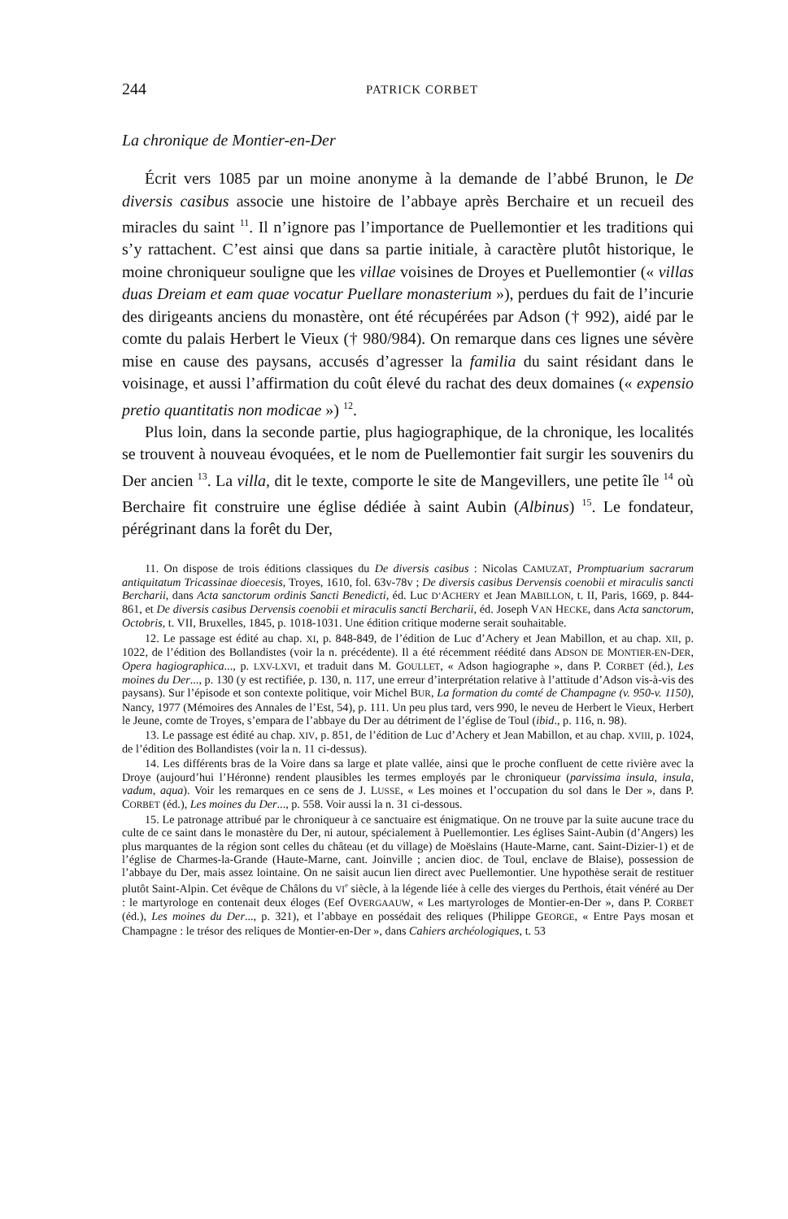244 PATRICK CORBET
La chronique de Montier-en-Der
Écrit vers 1085 par un moine anonyme à la demande de l’abbé Brunon, le De diversis casibus associe une histoire de l’abbaye après Berchaire et un recueil des miracles du saint <sup>11</sup>. Il n’ignore pas l’importance de Puellemontier et les traditions qui s’y rattachent. C’est ainsi que dans sa partie initiale, à caractère plutôt historique, le moine chroniqueur souligne que les villae voisines de Droyes et Puellemontier (« villas duas Dreiam et eam quae vocatur Puellare monasterium »), perdues du fait de l’incurie des dirigeants anciens du monastère, ont été récupérées par Adson († 992), aidé par le comte du palais Herbert le Vieux († 980/984). On remarque dans ces lignes une sévère mise en cause des paysans, accusés d’agresser la familia du saint résidant dans le voisinage, et aussi l’affirmation du coût élevé du rachat des deux domaines (« expensio pretio quantitatis non modicae ») <sup>12</sup>.
Plus loin, dans la seconde partie, plus hagiographique, de la chronique, les localités se trouvent à nouveau évoquées, et le nom de Puellemontier fait surgir les souvenirs du Der ancien <sup>13</sup>. La villa, dit le texte, comporte le site de Mangevillers, une petite île <sup>14</sup> où Berchaire fit construire une église dédiée à saint Aubin (Albinus) <sup>15</sup>. Le fondateur, pérégrinant dans la forêt du Der,
11. On dispose de trois éditions classiques du De diversis casibus : Nicolas CAMUZAT, Promptuarium sacrarum antiquitatum Tricassinae dioecesis, Troyes, 1610, fol. 63v-78v ; De diversis casibus Dervensis coenobii et miraculis sancti Bercharii, dans Acta sanctorum ordinis Sancti Benedicti, éd. Luc D’ACHERY et Jean MABILLON, t. II, Paris, 1669, p. 844-861, et De diversis casibus Dervensis coenobii et miraculis sancti Bercharii, éd. Joseph VAN HECKE, dans Acta sanctorum, Octobris, t. VII, Bruxelles, 1845, p. 1018-1031. Une édition critique moderne serait souhaitable.
12. Le passage est édité au chap. XI, p. 848-849, de l’édition de Luc d’Achery et Jean Mabillon, et au chap. XII, p. 1022, de l’édition des Bollandistes (voir la n. précédente). Il a été récemment réédité dans ADSON DE MONTIER-EN-DER, Opera hagiographica..., p. LXV-LXVI, et traduit dans M. GOULLET, « Adson hagiographe », dans P. CORBET (éd.), Les moines du Der..., p. 130 (y est rectifiée, p. 130, n. 117, une erreur d’interprétation relative à l’attitude d’Adson vis-à-vis des paysans). Sur l’épisode et son contexte politique, voir Michel BUR, La formation du comté de Champagne (v. 950-v. 1150), Nancy, 1977 (Mémoires des Annales de l’Est, 54), p. 111. Un peu plus tard, vers 990, le neveu de Herbert le Vieux, Herbert le Jeune, comte de Troyes, s’empara de l’abbaye du Der au détriment de l’église de Toul (ibid., p. 116, n. 98).
13. Le passage est édité au chap. XIV, p. 851, de l’édition de Luc d’Achery et Jean Mabillon, et au chap. XVIII, p. 1024, de l’édition des Bollandistes (voir la n. 11 ci-dessus).
14. Les différents bras de la Voire dans sa large et plate vallée, ainsi que le proche confluent de cette rivière avec la Droye (aujourd’hui l’Héronne) rendent plausibles les termes employés par le chroniqueur (parvissima insula, insula, vadum, aqua). Voir les remarques en ce sens de J. LUSSE, « Les moines et l’occupation du sol dans le Der », dans P. CORBET (éd.), Les moines du Der..., p. 558. Voir aussi la n. 31 ci-dessous.
15. Le patronage attribué par le chroniqueur à ce sanctuaire est énigmatique. On ne trouve par la suite aucune trace du culte de ce saint dans le monastère du Der, ni autour, spécialement à Puellemontier. Les églises Saint-Aubin (d’Angers) les plus marquantes de la région sont celles du château (et du village) de Moëslains (Haute-Marne, cant. Saint-Dizier-1) et de l’église de Charmes-la-Grande (Haute-Marne, cant. Joinville ; ancien dioc. de Toul, enclave de Blaise), possession de l’abbaye du Der, mais assez lointaine. On ne saisit aucun lien direct avec Puellemontier. Une hypothèse serait de restituer plutôt Saint-Alpin. Cet évêque de Châlons du VI<sup>e</sup> siècle, à la légende liée à celle des vierges du Perthois, était vénéré au Der : le martyrologe en contenait deux éloges (Eef OVERGAAUW, « Les martyrologes de Montier-en-Der », dans P. CORBET (éd.), Les moines du Der..., p. 321), et l’abbaye en possédait des reliques (Philippe GEORGE, « Entre Pays mosan et Champagne : le trésor des reliques de Montier-en-Der », dans Cahiers archéologiques, t. 53